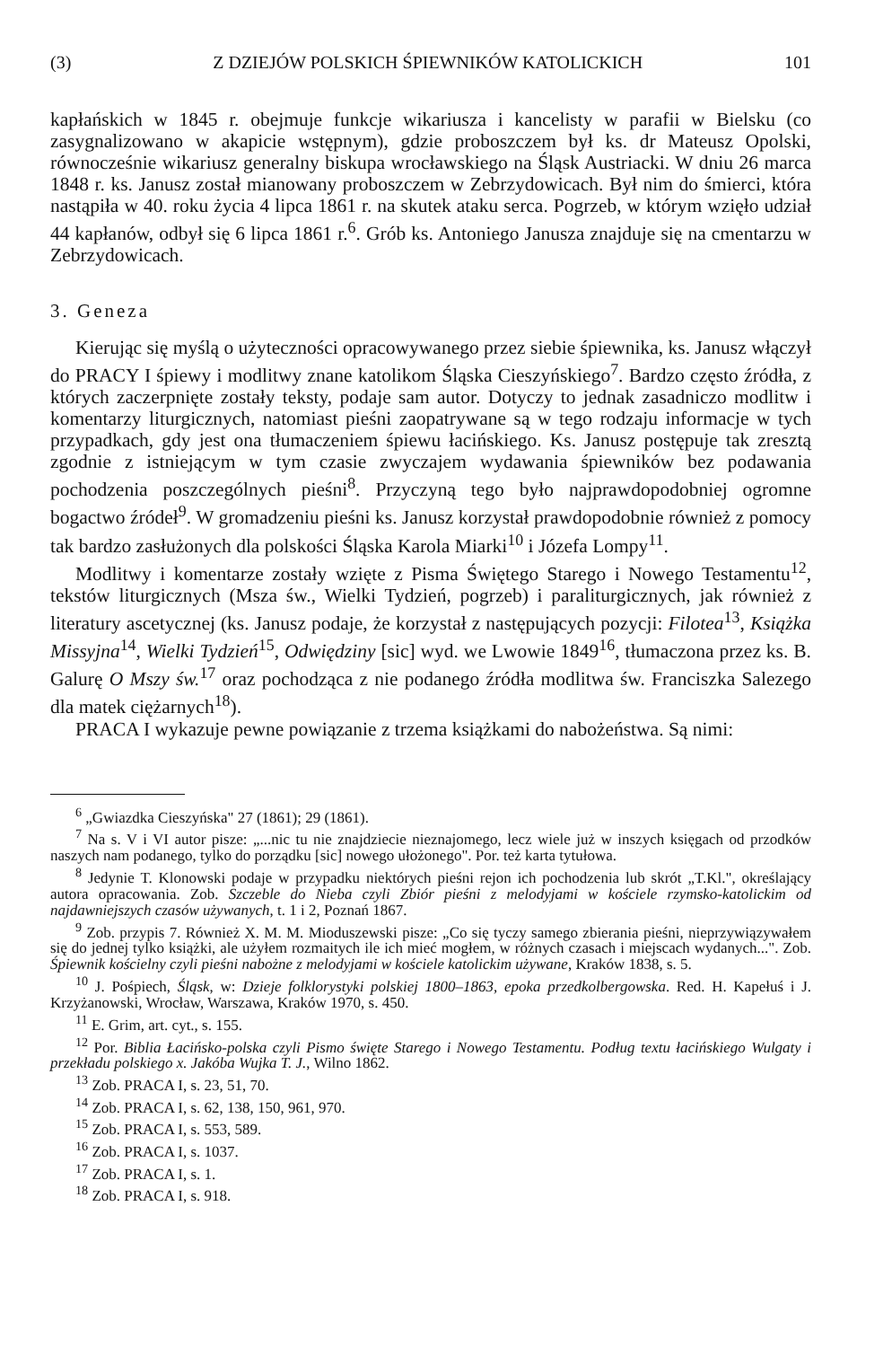(3) Z DZIEJÓW POLSKICH ŚPIEWNIKÓW KATOLICKICH 101
kapłańskich w 1845 r. obejmuje funkcje wikariusza i kancelisty w parafii w Bielsku (co zasygnalizowano w akapicie wstępnym), gdzie proboszczem był ks. dr Mateusz Opolski, równocześnie wikariusz generalny biskupa wrocławskiego na Śląsk Austriacki. W dniu 26 marca 1848 r. ks. Janusz został mianowany proboszczem w Zebrzydowicach. Był nim do śmierci, która nastąpiła w 40. roku życia 4 lipca 1861 r. na skutek ataku serca. Pogrzeb, w którym wzięło udział 44 kapłanów, odbył się 6 lipca 1861 r.<sup>6</sup>. Grób ks. Antoniego Janusza znajduje się na cmentarzu w Zebrzydowicach.
3. Geneza
Kierując się myślą o użyteczności opracowywanego przez siebie śpiewnika, ks. Janusz włączył do PRACY I śpiewy i modlitwy znane katolikom Śląska Cieszyńskiego<sup>7</sup>. Bardzo często źródła, z których zaczerpnięte zostały teksty, podaje sam autor. Dotyczy to jednak zasadniczo modlitw i komentarzy liturgicznych, natomiast pieśni zaopatrywane są w tego rodzaju informacje w tych przypadkach, gdy jest ona tłumaczeniem śpiewu łacińskiego. Ks. Janusz postępuje tak zresztą zgodnie z istniejącym w tym czasie zwyczajem wydawania śpiewników bez podawania pochodzenia poszczególnych pieśni<sup>8</sup>. Przyczyną tego było najprawdopodobniej ogromne bogactwo źródeł<sup>9</sup>. W gromadzeniu pieśni ks. Janusz korzystał prawdopodobnie również z pomocy tak bardzo zasłużonych dla polskości Śląska Karola Miarki<sup>10</sup> i Józefa Lompy<sup>11</sup>.
Modlitwy i komentarze zostały wzięte z Pisma Świętego Starego i Nowego Testamentu<sup>12</sup>, tekstów liturgicznych (Msza św., Wielki Tydzień, pogrzeb) i paraliturgicznych, jak również z literatury ascetycznej (ks. Janusz podaje, że korzystał z następujących pozycji: Filotea<sup>13</sup>, Książka Missyjna<sup>14</sup>, Wielki Tydzień<sup>15</sup>, Odwiędziny [sic] wyd. we Lwowie 1849<sup>16</sup>, tłumaczona przez ks. B. Galurę O Mszy św.<sup>17</sup> oraz pochodząca z nie podanego źródła modlitwa św. Franciszka Salezego dla matek ciężarnych<sup>18</sup>).
PRACA I wykazuje pewne powiązanie z trzema książkami do nabożeństwa. Są nimi:
<sup>6</sup> „Gwiazdka Cieszyńska" 27 (1861); 29 (1861).
<sup>7</sup> Na s. V i VI autor pisze: „...nic tu nie znajdziecie nieznajomego, lecz wiele już w inszych księgach od przodków naszych nam podanego, tylko do porządku [sic] nowego ułożonego". Por. też karta tytułowa.
<sup>8</sup> Jedynie T. Klonowski podaje w przypadku niektórych pieśni rejon ich pochodzenia lub skrót „T.Kl.", określający autora opracowania. Zob. Szczeble do Nieba czyli Zbiór pieśni z melodyjami w kościele rzymsko-katolickim od najdawniejszych czasów używanych, t. 1 i 2, Poznań 1867.
<sup>9</sup> Zob. przypis 7. Również X. M. M. Mioduszewski pisze: „Co się tyczy samego zbierania pieśni, nieprzywiązywałem się do jednej tylko książki, ale użyłem rozmaitych ile ich mieć mogłem, w różnych czasach i miejscach wydanych...". Zob. Śpiewnik kościelny czyli pieśni nabożne z melodyjami w kościele katolickim używane, Kraków 1838, s. 5.
<sup>10</sup> J. Pośpiech, Śląsk, w: Dzieje folklorystyki polskiej 1800–1863, epoka przedkolbergowska. Red. H. Kapełuś i J. Krzyżanowski, Wrocław, Warszawa, Kraków 1970, s. 450.
<sup>11</sup> E. Grim, art. cyt., s. 155.
<sup>12</sup> Por. Biblia Łacińsko-polska czyli Pismo święte Starego i Nowego Testamentu. Podług textu łacińskiego Wulgaty i przekładu polskiego x. Jakóba Wujka T. J., Wilno 1862.
<sup>13</sup> Zob. PRACA I, s. 23, 51, 70.
<sup>14</sup> Zob. PRACA I, s. 62, 138, 150, 961, 970.
<sup>15</sup> Zob. PRACA I, s. 553, 589.
<sup>16</sup> Zob. PRACA I, s. 1037.
<sup>17</sup> Zob. PRACA I, s. 1.
<sup>18</sup> Zob. PRACA I, s. 918.